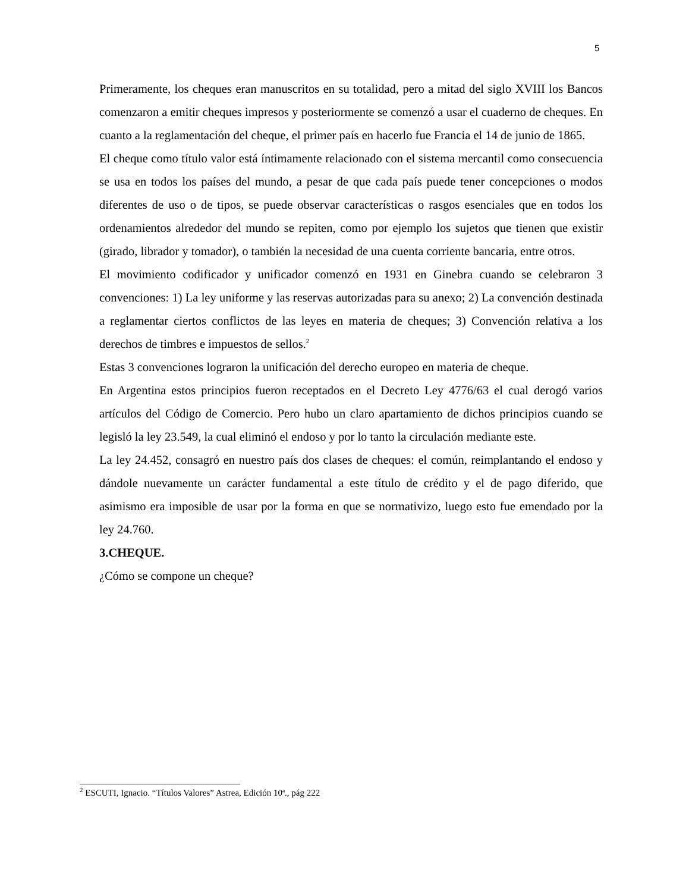5
Primeramente, los cheques eran manuscritos en su totalidad, pero a mitad del siglo XVIII los Bancos comenzaron a emitir cheques impresos y posteriormente se comenzó a usar el cuaderno de cheques. En cuanto a la reglamentación del cheque, el primer país en hacerlo fue Francia el 14 de junio de 1865.
El cheque como título valor está íntimamente relacionado con el sistema mercantil como consecuencia se usa en todos los países del mundo, a pesar de que cada país puede tener concepciones o modos diferentes de uso o de tipos, se puede observar características o rasgos esenciales que en todos los ordenamientos alrededor del mundo se repiten, como por ejemplo los sujetos que tienen que existir (girado, librador y tomador), o también la necesidad de una cuenta corriente bancaria, entre otros.
El movimiento codificador y unificador comenzó en 1931 en Ginebra cuando se celebraron 3 convenciones: 1) La ley uniforme y las reservas autorizadas para su anexo; 2) La convención destinada a reglamentar ciertos conflictos de las leyes en materia de cheques; 3) Convención relativa a los derechos de timbres e impuestos de sellos.<sup>2</sup>
Estas 3 convenciones lograron la unificación del derecho europeo en materia de cheque.
En Argentina estos principios fueron receptados en el Decreto Ley 4776/63 el cual derogó varios artículos del Código de Comercio. Pero hubo un claro apartamiento de dichos principios cuando se legisló la ley 23.549, la cual eliminó el endoso y por lo tanto la circulación mediante este.
La ley 24.452, consagró en nuestro país dos clases de cheques: el común, reimplantando el endoso y dándole nuevamente un carácter fundamental a este título de crédito y el de pago diferido, que asimismo era imposible de usar por la forma en que se normativizo, luego esto fue emendado por la ley 24.760.
3.CHEQUE.
¿Cómo se compone un cheque?
<sup>2</sup> ESCUTI, Ignacio. “Títulos Valores” Astrea, Edición 10ª., pág 222